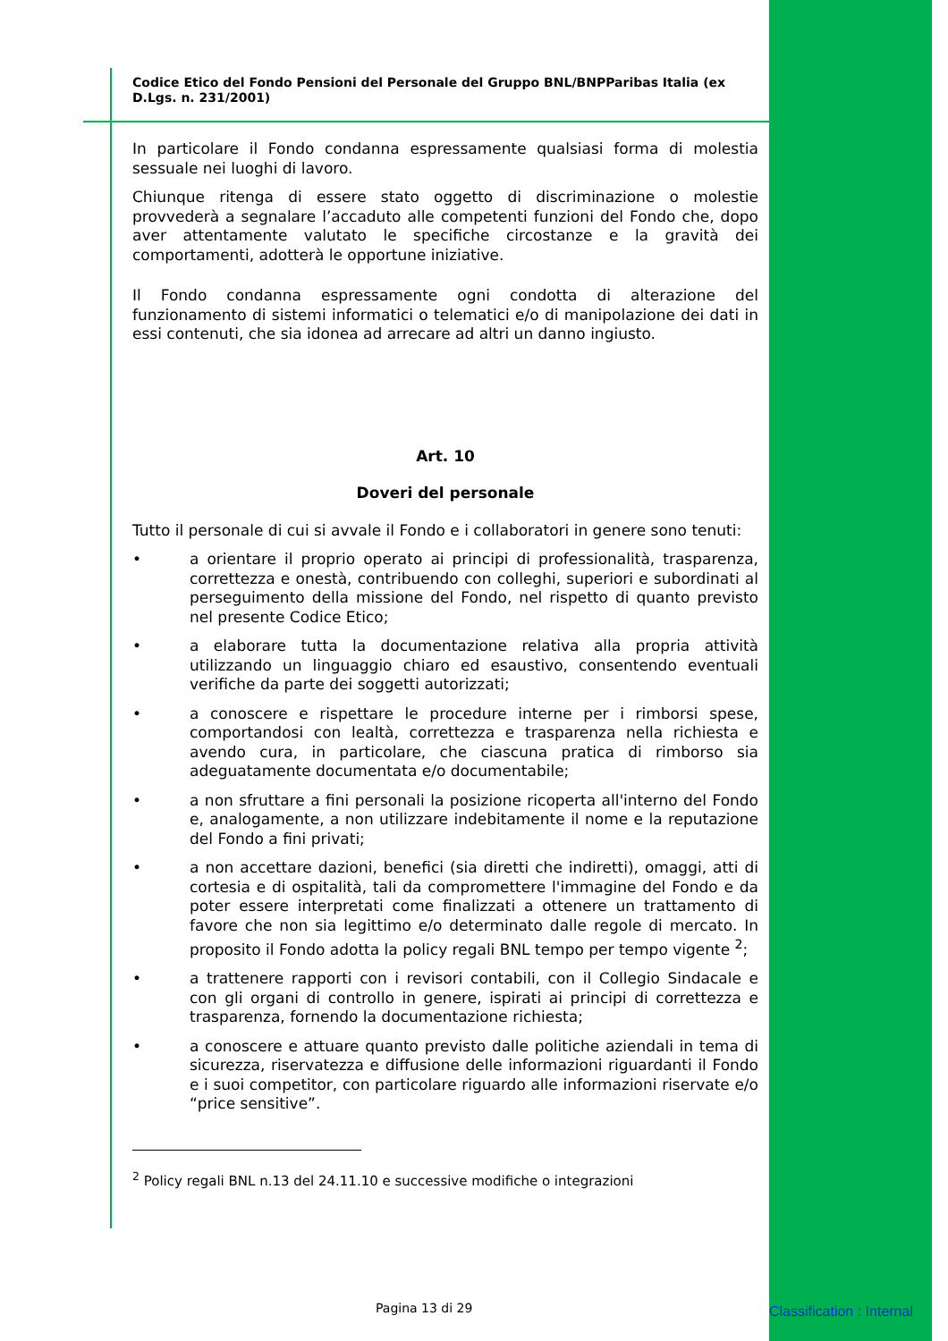Codice Etico del Fondo Pensioni del Personale del Gruppo BNL/BNPParibas Italia (ex D.Lgs. n. 231/2001)
In particolare il Fondo condanna espressamente qualsiasi forma di molestia sessuale nei luoghi di lavoro.
Chiunque ritenga di essere stato oggetto di discriminazione o molestie provvederà a segnalare l’accaduto alle competenti funzioni del Fondo che, dopo aver attentamente valutato le specifiche circostanze e la gravità dei comportamenti, adotterà le opportune iniziative.
Il Fondo condanna espressamente ogni condotta di alterazione del funzionamento di sistemi informatici o telematici e/o di manipolazione dei dati in essi contenuti, che sia idonea ad arrecare ad altri un danno ingiusto.
Art. 10
Doveri del personale
Tutto il personale di cui si avvale il Fondo e i collaboratori in genere sono tenuti:
• a orientare il proprio operato ai principi di professionalità, trasparenza, correttezza e onestà, contribuendo con colleghi, superiori e subordinati al perseguimento della missione del Fondo, nel rispetto di quanto previsto nel presente Codice Etico;
• a elaborare tutta la documentazione relativa alla propria attività utilizzando un linguaggio chiaro ed esaustivo, consentendo eventuali verifiche da parte dei soggetti autorizzati;
• a conoscere e rispettare le procedure interne per i rimborsi spese, comportandosi con lealtà, correttezza e trasparenza nella richiesta e avendo cura, in particolare, che ciascuna pratica di rimborso sia adeguatamente documentata e/o documentabile;
• a non sfruttare a fini personali la posizione ricoperta all'interno del Fondo e, analogamente, a non utilizzare indebitamente il nome e la reputazione del Fondo a fini privati;
• a non accettare dazioni, benefici (sia diretti che indiretti), omaggi, atti di cortesia e di ospitalità, tali da compromettere l'immagine del Fondo e da poter essere interpretati come finalizzati a ottenere un trattamento di favore che non sia legittimo e/o determinato dalle regole di mercato. In proposito il Fondo adotta la policy regali BNL tempo per tempo vigente <sup>2</sup>;
• a trattenere rapporti con i revisori contabili, con il Collegio Sindacale e con gli organi di controllo in genere, ispirati ai principi di correttezza e trasparenza, fornendo la documentazione richiesta;
• a conoscere e attuare quanto previsto dalle politiche aziendali in tema di sicurezza, riservatezza e diffusione delle informazioni riguardanti il Fondo e i suoi competitor, con particolare riguardo alle informazioni riservate e/o “price sensitive”.
<sup>2</sup> Policy regali BNL n.13 del 24.11.10 e successive modifiche o integrazioni
Pagina 13 di 29 Classification : Internal